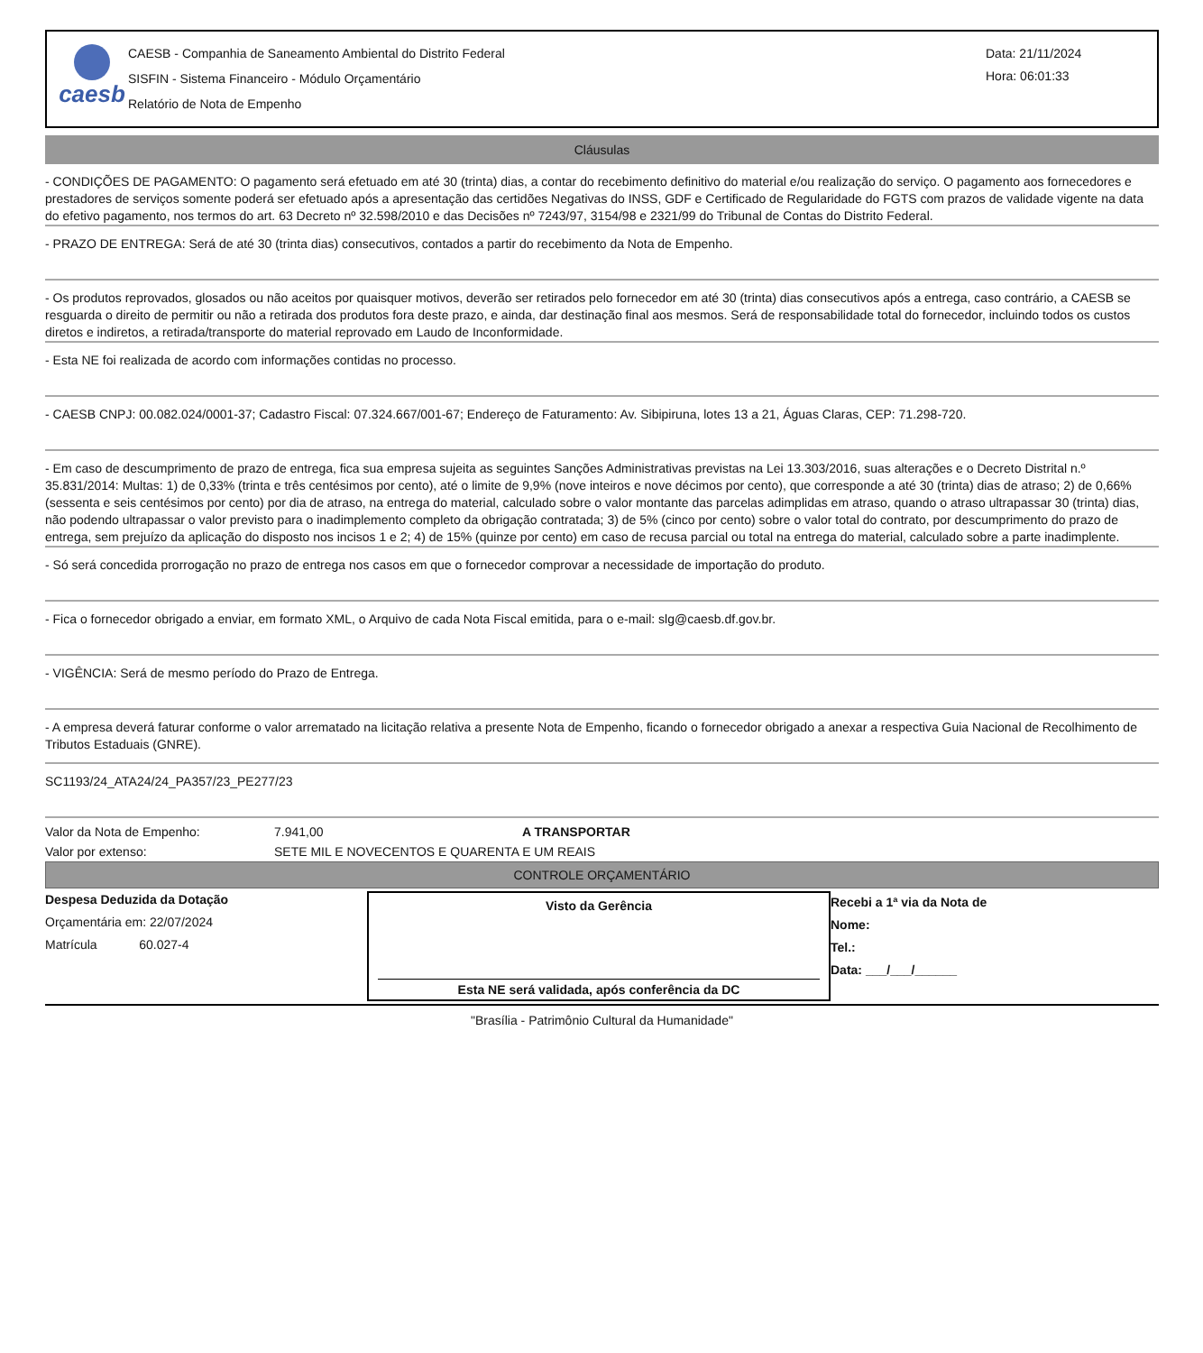caesb
CAESB - Companhia de Saneamento Ambiental do Distrito Federal
SISFIN - Sistema Financeiro - Módulo Orçamentário
Relatório de Nota de Empenho
Data: 21/11/2024
Hora: 06:01:33
Cláusulas
- CONDIÇÕES DE PAGAMENTO: O pagamento será efetuado em até 30 (trinta) dias, a contar do recebimento definitivo do material e/ou realização do serviço. O pagamento aos fornecedores e prestadores de serviços somente poderá ser efetuado após a apresentação das certidões Negativas do INSS, GDF e Certificado de Regularidade do FGTS com prazos de validade vigente na data do efetivo pagamento, nos termos do art. 63 Decreto nº 32.598/2010 e das Decisões nº 7243/97, 3154/98 e 2321/99 do Tribunal de Contas do Distrito Federal.
- PRAZO DE ENTREGA: Será de até 30 (trinta dias) consecutivos, contados a partir do recebimento da Nota de Empenho.
- Os produtos reprovados, glosados ou não aceitos por quaisquer motivos, deverão ser retirados pelo fornecedor em até 30 (trinta) dias consecutivos após a entrega, caso contrário, a CAESB se resguarda o direito de permitir ou não a retirada dos produtos fora deste prazo, e ainda, dar destinação final aos mesmos. Será de responsabilidade total do fornecedor, incluindo todos os custos diretos e indiretos, a retirada/transporte do material reprovado em Laudo de Inconformidade.
- Esta NE foi realizada de acordo com informações contidas no processo.
- CAESB CNPJ: 00.082.024/0001-37; Cadastro Fiscal: 07.324.667/001-67; Endereço de Faturamento: Av. Sibipiruna, lotes 13 a 21, Águas Claras, CEP: 71.298-720.
- Em caso de descumprimento de prazo de entrega, fica sua empresa sujeita as seguintes Sanções Administrativas previstas na Lei 13.303/2016, suas alterações e o Decreto Distrital n.º 35.831/2014: Multas: 1) de 0,33% (trinta e três centésimos por cento), até o limite de 9,9% (nove inteiros e nove décimos por cento), que corresponde a até 30 (trinta) dias de atraso; 2) de 0,66% (sessenta e seis centésimos por cento) por dia de atraso, na entrega do material, calculado sobre o valor montante das parcelas adimplidas em atraso, quando o atraso ultrapassar 30 (trinta) dias, não podendo ultrapassar o valor previsto para o inadimplemento completo da obrigação contratada; 3) de 5% (cinco por cento) sobre o valor total do contrato, por descumprimento do prazo de entrega, sem prejuízo da aplicação do disposto nos incisos 1 e 2; 4) de 15% (quinze por cento) em caso de recusa parcial ou total na entrega do material, calculado sobre a parte inadimplente.
- Só será concedida prorrogação no prazo de entrega nos casos em que o fornecedor comprovar a necessidade de importação do produto.
- Fica o fornecedor obrigado a enviar, em formato XML, o Arquivo de cada Nota Fiscal emitida, para o e-mail: slg@caesb.df.gov.br.
- VIGÊNCIA: Será de mesmo período do Prazo de Entrega.
- A empresa deverá faturar conforme o valor arrematado na licitação relativa a presente Nota de Empenho, ficando o fornecedor obrigado a anexar a respectiva Guia Nacional de Recolhimento de Tributos Estaduais (GNRE).
SC1193/24_ATA24/24_PA357/23_PE277/23
| Valor da Nota de Empenho: | 7.941,00 | A TRANSPORTAR |
| Valor por extenso: | SETE MIL E NOVECENTOS E QUARENTA E UM REAIS | |
CONTROLE ORÇAMENTÁRIO
Despesa Deduzida da Dotação
Orçamentária em: 22/07/2024
Matrícula 60.027-4
Visto da Gerência
Esta NE será validada, após conferência da DC
Recebi a 1ª via da Nota de
Nome:
Tel.:
Data: ___/___/______
"Brasília - Patrimônio Cultural da Humanidade"